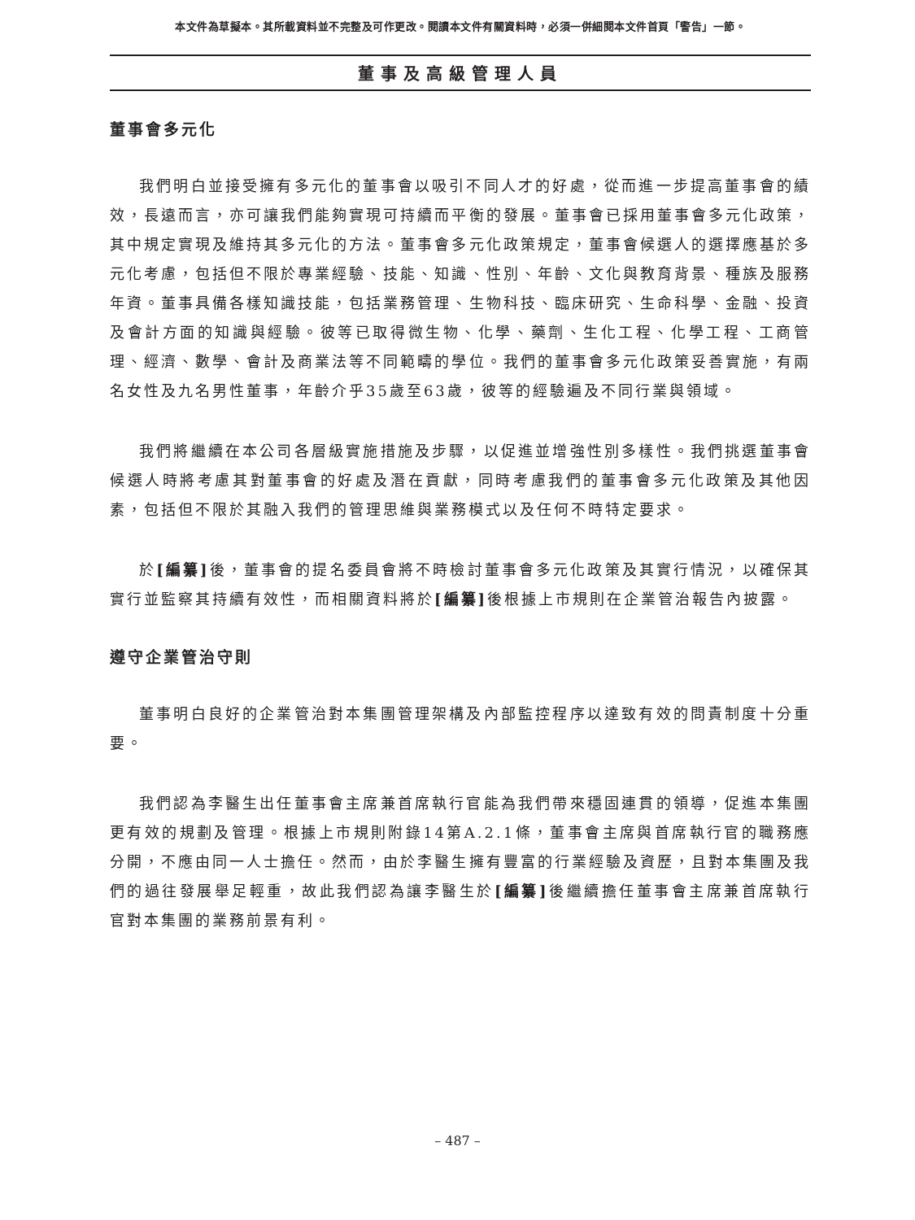本文件為草擬本。其所載資料並不完整及可作更改。閱讀本文件有關資料時，必須一併細閱本文件首頁「警告」一節。
董事及高級管理人員
董事會多元化
我們明白並接受擁有多元化的董事會以吸引不同人才的好處，從而進一步提高董事會的績效，長遠而言，亦可讓我們能夠實現可持續而平衡的發展。董事會已採用董事會多元化政策，其中規定實現及維持其多元化的方法。董事會多元化政策規定，董事會候選人的選擇應基於多元化考慮，包括但不限於專業經驗、技能、知識、性別、年齡、文化與教育背景、種族及服務年資。董事具備各樣知識技能，包括業務管理、生物科技、臨床研究、生命科學、金融、投資及會計方面的知識與經驗。彼等已取得微生物、化學、藥劑、生化工程、化學工程、工商管理、經濟、數學、會計及商業法等不同範疇的學位。我們的董事會多元化政策妥善實施，有兩名女性及九名男性董事，年齡介乎35歲至63歲，彼等的經驗遍及不同行業與領域。
我們將繼續在本公司各層級實施措施及步驟，以促進並增強性別多樣性。我們挑選董事會候選人時將考慮其對董事會的好處及潛在貢獻，同時考慮我們的董事會多元化政策及其他因素，包括但不限於其融入我們的管理思維與業務模式以及任何不時特定要求。
於[編纂] 後，董事會的提名委員會將不時檢討董事會多元化政策及其實行情況，以確保其實行並監察其持續有效性，而相關資料將於[編纂] 後根據上市規則在企業管治報告內披露。
遵守企業管治守則
董事明白良好的企業管治對本集團管理架構及內部監控程序以達致有效的問責制度十分重要。
我們認為李醫生出任董事會主席兼首席執行官能為我們帶來穩固連貫的領導，促進本集團更有效的規劃及管理。根據上市規則附錄14第A.2.1條，董事會主席與首席執行官的職務應分開，不應由同一人士擔任。然而，由於李醫生擁有豐富的行業經驗及資歷，且對本集團及我們的過往發展舉足輕重，故此我們認為讓李醫生於[編纂] 後繼續擔任董事會主席兼首席執行官對本集團的業務前景有利。
– 487 –